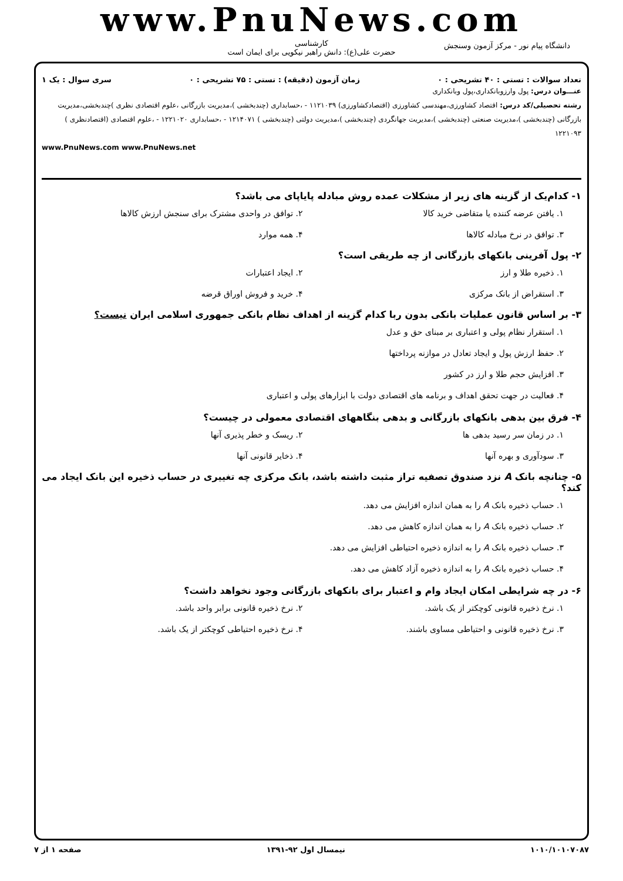www.PnuNews.com
کارشناسی
حضرت علی(ع): دانش راهبر نیکویی برای ایمان است
دانشگاه پیام نور - مرکز آزمون وسنجش
تعداد سوالات : تستی : ۴۰ تشریحی : ۰ زمان آزمون (دقیقه) : تستی : ۷۵ تشریحی : ۰ سری سوال : یک ۱
عنـــوان درس: پول وارزوبانکداری،پول وبانکداری
رشته تحصیلی/کد درس: اقتصاد کشاورزی،مهندسی کشاورزی (اقتصادکشاورزی) ۱۱۲۱۰۳۹ - ،حسابداری (چندبخشی )،مدیریت بازرگانی ،علوم اقتصادی نظری )چندبخشی،مدیریت بازرگانی (چندبخشی )،مدیریت صنعتی (چندبخشی )،مدیریت جهانگردی (چندبخشی )،مدیریت دولتی (چندبخشی ) ۱۲۱۴۰۷۱ - ،حسابداری ۱۲۲۱۰۲۰ - ،علوم اقتصادی (اقتصادنظری ) ۱۲۲۱۰۹۳
www.PnuNews.com www.PnuNews.net
۱- کدام‌یک از گزینه های زیر از مشکلات عمده روش مبادله پایاپای می باشد؟
۱. یافتن عرضه کننده یا متقاضی خرید کالا
۲. توافق در واحدی مشترک برای سنجش ارزش کالاها
۳. توافق در نرخ مبادله کالاها
۴. همه موارد
۲- پول آفرینی بانکهای بازرگانی از چه طریقی است؟
۱. ذخیره طلا و ارز
۲. ایجاد اعتبارات
۳. استقراض از بانک مرکزی
۴. خرید و فروش اوراق قرضه
۳- بر اساس قانون عملیات بانکی بدون ربا کدام گزینه از اهداف نظام بانکی جمهوری اسلامی ایران نیست؟
۱. استقرار نظام پولی و اعتباری بر مبنای حق و عدل
۲. حفظ ارزش پول و ایجاد تعادل در موازنه پرداختها
۳. افزایش حجم طلا و ارز در کشور
۴. فعالیت در جهت تحقق اهداف و برنامه های اقتصادی دولت با ابزارهای پولی و اعتباری
۴- فرق بین بدهی بانکهای بازرگانی و بدهی بنگاههای اقتصادی معمولی در چیست؟
۱. در زمان سر رسید بدهی ها
۲. ریسک و خطر پذیری آنها
۳. سودآوری و بهره آنها
۴. ذخایر قانونی آنها
۵- چنانچه بانک A نزد صندوق تصفیه تراز مثبت داشته باشد، بانک مرکزی چه تغییری در حساب ذخیره این بانک ایجاد می کند؟
۱. حساب ذخیره بانک A را به همان اندازه افزایش می دهد.
۲. حساب ذخیره بانک A را به همان اندازه کاهش می دهد.
۳. حساب ذخیره بانک A را به اندازه ذخیره احتیاطی افزایش می دهد.
۴. حساب ذخیره بانک A را به اندازه ذخیره آزاد کاهش می دهد.
۶- در چه شرایطی امکان ایجاد وام و اعتبار برای بانکهای بازرگانی وجود نخواهد داشت؟
۱. نرخ ذخیره قانونی کوچکتر از یک باشد.
۲. نرخ ذخیره قانونی برابر واحد باشد.
۳. نرخ ذخیره قانونی و احتیاطی مساوی باشند.
۴. نرخ ذخیره احتیاطی کوچکتر از یک باشد.
۱۰۱۰/۱۰۱۰۷۰۸۷ نیمسال اول ۹۲-۱۳۹۱ صفحه ۱ از ۷